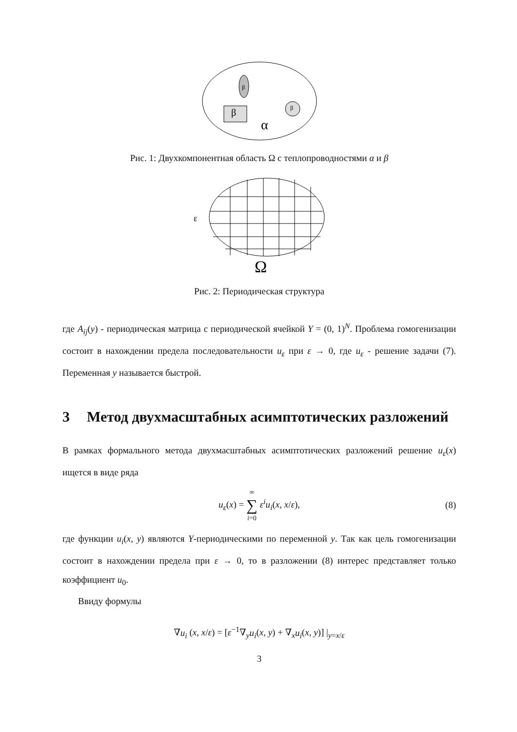β
β
β
α
Рис. 1: Двухкомпонентная область Ω с теплопроводностями α и β
ε
Ω
Рис. 2: Периодическая структура
где A<sub>ij</sub>(y) - периодическая матрица с периодической ячейкой Y = (0, 1)<sup>N</sup>. Проблема гомогенизации состоит в нахождении предела последовательности u<sub>ε</sub> при ε → 0, где u<sub>ε</sub> - решение задачи (7). Переменная y называется быстрой.
3 Метод двухмасштабных асимптотических разложений
В рамках формального метода двухмасштабных асимптотических разложений решение u<sub>ε</sub>(x) ищется в виде ряда
u<sub>ε</sub>(x) = ∞
∑
i=0 ε<sup>i</sup>u<sub>i</sub>(x, x/ε), (8)
где функции u<sub>i</sub>(x, y) являются Y-периодическими по переменной y. Так как цель гомогенизации состоит в нахождении предела при ε → 0, то в разложении (8) интерес представляет только коэффициент u<sub>0</sub>.
Ввиду формулы
∇u<sub>i</sub> (x, x/ε) = [ε<sup>−1</sup>∇<sub>y</sub>u<sub>i</sub>(x, y) + ∇<sub>x</sub>u<sub>i</sub>(x, y)] |<sub>y=x/ε</sub>
3